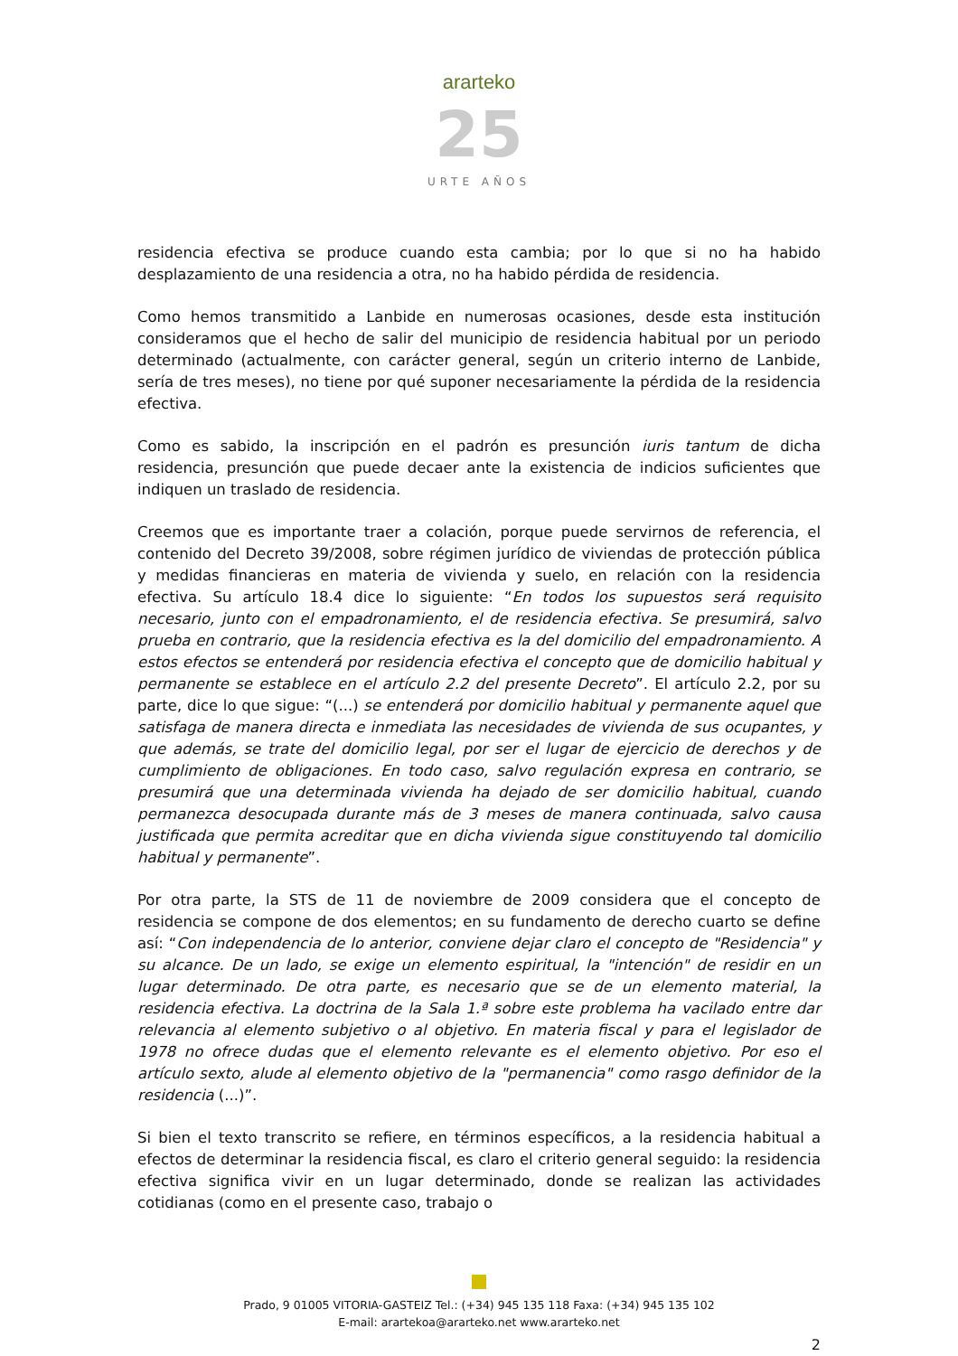ararteko
25
URTE AÑOS
residencia efectiva se produce cuando esta cambia; por lo que si no ha habido desplazamiento de una residencia a otra, no ha habido pérdida de residencia.
Como hemos transmitido a Lanbide en numerosas ocasiones, desde esta institución consideramos que el hecho de salir del municipio de residencia habitual por un periodo determinado (actualmente, con carácter general, según un criterio interno de Lanbide, sería de tres meses), no tiene por qué suponer necesariamente la pérdida de la residencia efectiva.
Como es sabido, la inscripción en el padrón es presunción iuris tantum de dicha residencia, presunción que puede decaer ante la existencia de indicios suficientes que indiquen un traslado de residencia.
Creemos que es importante traer a colación, porque puede servirnos de referencia, el contenido del Decreto 39/2008, sobre régimen jurídico de viviendas de protección pública y medidas financieras en materia de vivienda y suelo, en relación con la residencia efectiva. Su artículo 18.4 dice lo siguiente: “En todos los supuestos será requisito necesario, junto con el empadronamiento, el de residencia efectiva. Se presumirá, salvo prueba en contrario, que la residencia efectiva es la del domicilio del empadronamiento. A estos efectos se entenderá por residencia efectiva el concepto que de domicilio habitual y permanente se establece en el artículo 2.2 del presente Decreto”. El artículo 2.2, por su parte, dice lo que sigue: “(...) se entenderá por domicilio habitual y permanente aquel que satisfaga de manera directa e inmediata las necesidades de vivienda de sus ocupantes, y que además, se trate del domicilio legal, por ser el lugar de ejercicio de derechos y de cumplimiento de obligaciones. En todo caso, salvo regulación expresa en contrario, se presumirá que una determinada vivienda ha dejado de ser domicilio habitual, cuando permanezca desocupada durante más de 3 meses de manera continuada, salvo causa justificada que permita acreditar que en dicha vivienda sigue constituyendo tal domicilio habitual y permanente”.
Por otra parte, la STS de 11 de noviembre de 2009 considera que el concepto de residencia se compone de dos elementos; en su fundamento de derecho cuarto se define así: “Con independencia de lo anterior, conviene dejar claro el concepto de "Residencia" y su alcance. De un lado, se exige un elemento espiritual, la "intención" de residir en un lugar determinado. De otra parte, es necesario que se de un elemento material, la residencia efectiva. La doctrina de la Sala 1.ª sobre este problema ha vacilado entre dar relevancia al elemento subjetivo o al objetivo. En materia fiscal y para el legislador de 1978 no ofrece dudas que el elemento relevante es el elemento objetivo. Por eso el artículo sexto, alude al elemento objetivo de la "permanencia" como rasgo definidor de la residencia (...)”.
Si bien el texto transcrito se refiere, en términos específicos, a la residencia habitual a efectos de determinar la residencia fiscal, es claro el criterio general seguido: la residencia efectiva significa vivir en un lugar determinado, donde se realizan las actividades cotidianas (como en el presente caso, trabajo o
Prado, 9 01005 VITORIA-GASTEIZ Tel.: (+34) 945 135 118 Faxa: (+34) 945 135 102
E-mail: arartekoa@ararteko.net www.ararteko.net
2